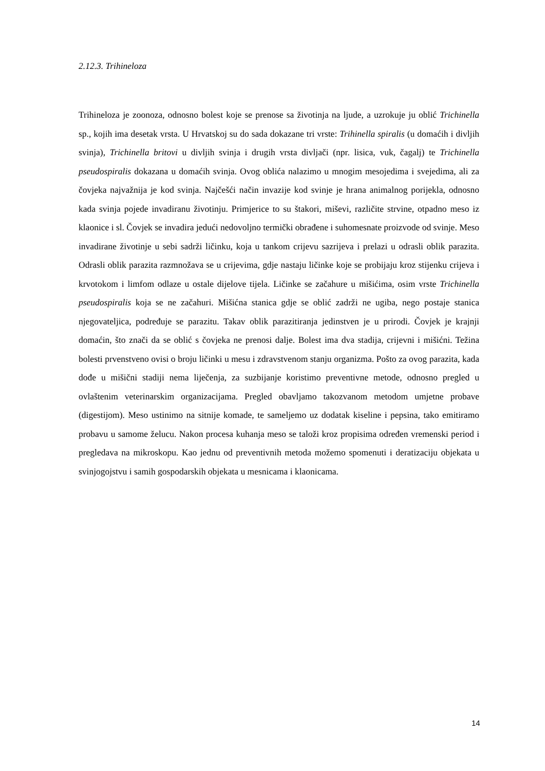2.12.3. Trihineloza
Trihineloza je zoonoza, odnosno bolest koje se prenose sa životinja na ljude, a uzrokuje ju oblić Trichinella sp., kojih ima desetak vrsta. U Hrvatskoj su do sada dokazane tri vrste: Trihinella spiralis (u domaćih i divljih svinja), Trichinella britovi u divljih svinja i drugih vrsta divljači (npr. lisica, vuk, čagalj) te Trichinella pseudospiralis dokazana u domaćih svinja. Ovog oblića nalazimo u mnogim mesojedima i svejedima, ali za čovjeka najvažnija je kod svinja. Najčešći način invazije kod svinje je hrana animalnog porijekla, odnosno kada svinja pojede invadiranu životinju. Primjerice to su štakori, miševi, različite strvine, otpadno meso iz klaonice i sl. Čovjek se invadira jedući nedovoljno termički obrađene i suhomesnate proizvode od svinje. Meso invadirane životinje u sebi sadrži ličinku, koja u tankom crijevu sazrijeva i prelazi u odrasli oblik parazita. Odrasli oblik parazita razmnožava se u crijevima, gdje nastaju ličinke koje se probijaju kroz stijenku crijeva i krvotokom i limfom odlaze u ostale dijelove tijela. Ličinke se začahure u mišićima, osim vrste Trichinella pseudospiralis koja se ne začahuri. Mišićna stanica gdje se oblić zadrži ne ugiba, nego postaje stanica njegovateljica, podređuje se parazitu. Takav oblik parazitiranja jedinstven je u prirodi. Čovjek je krajnji domaćin, što znači da se oblić s čovjeka ne prenosi dalje. Bolest ima dva stadija, crijevni i mišićni. Težina bolesti prvenstveno ovisi o broju ličinki u mesu i zdravstvenom stanju organizma. Pošto za ovog parazita, kada dođe u mišični stadiji nema liječenja, za suzbijanje koristimo preventivne metode, odnosno pregled u ovlaštenim veterinarskim organizacijama. Pregled obavljamo takozvanom metodom umjetne probave (digestijom). Meso ustinimo na sitnije komade, te sameljemo uz dodatak kiseline i pepsina, tako emitiramo probavu u samome želucu. Nakon procesa kuhanja meso se taloži kroz propisima određen vremenski period i pregledava na mikroskopu. Kao jednu od preventivnih metoda možemo spomenuti i deratizaciju objekata u svinjogojstvu i samih gospodarskih objekata u mesnicama i klaonicama.
14